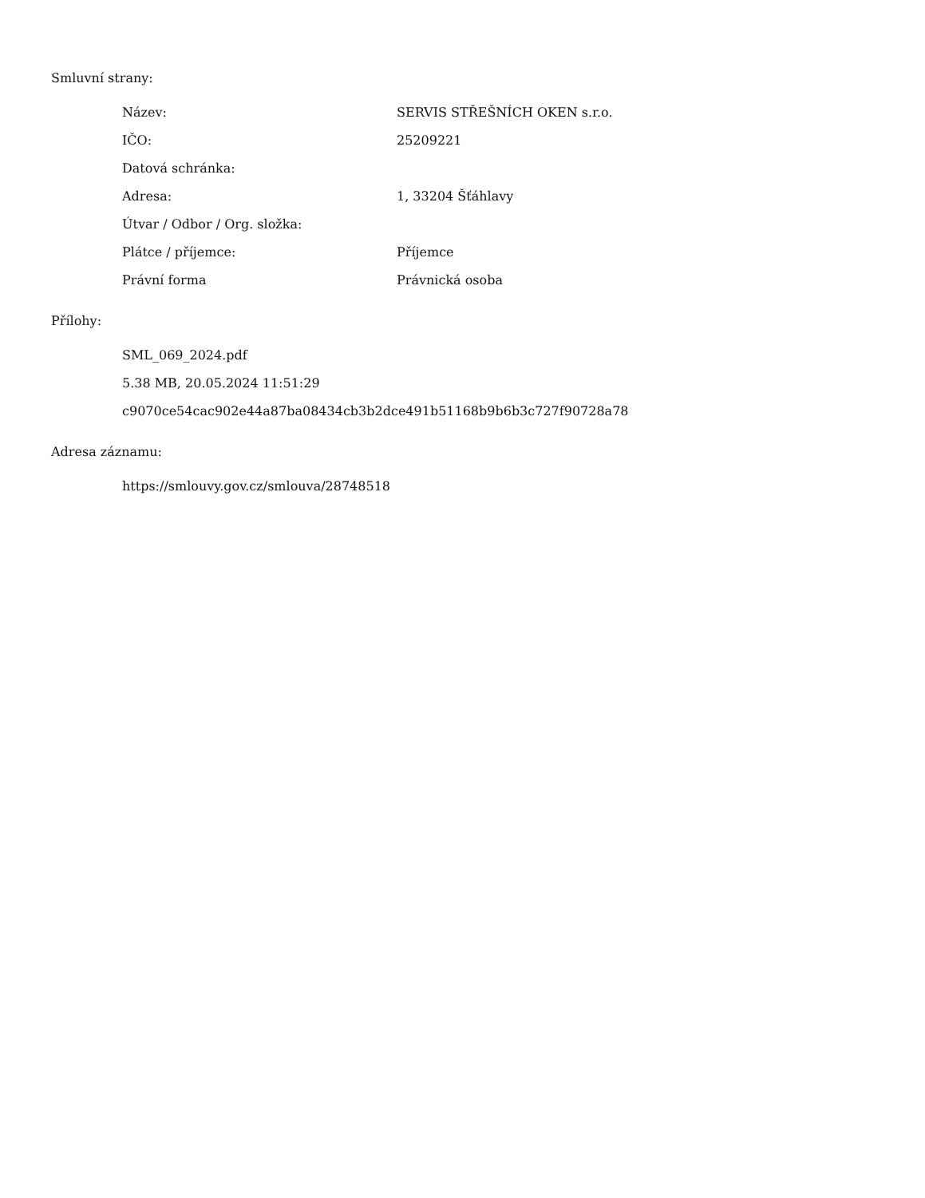Smluvní strany:
| Název: | SERVIS STŘEŠNÍCH OKEN s.r.o. |
| IČO: | 25209221 |
| Datová schránka: | |
| Adresa: | 1, 33204 Šťáhlavy |
| Útvar / Odbor / Org. složka: | |
| Plátce / příjemce: | Příjemce |
| Právní forma | Právnická osoba |
Přílohy:
SML_069_2024.pdf
5.38 MB, 20.05.2024 11:51:29
c9070ce54cac902e44a87ba08434cb3b2dce491b51168b9b6b3c727f90728a78
Adresa záznamu:
https://smlouvy.gov.cz/smlouva/28748518